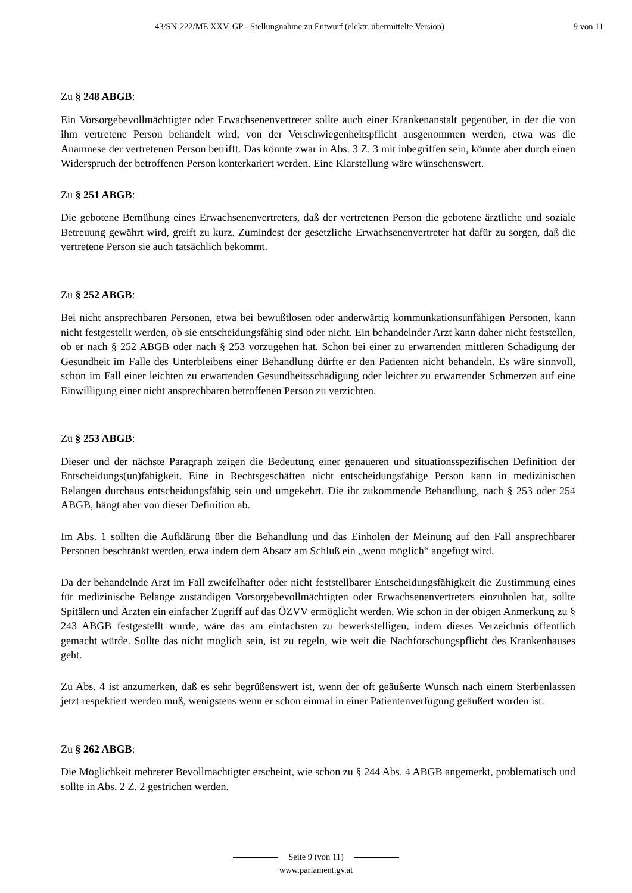43/SN-222/ME XXV. GP - Stellungnahme zu Entwurf (elektr. übermittelte Version) 9 von 11
Zu § 248 ABGB:
Ein Vorsorgebevollmächtigter oder Erwachsenenvertreter sollte auch einer Krankenanstalt gegen­über, in der die von ihm vertretene Person behandelt wird, von der Verschwiegenheitspflicht ausge­nommen werden, etwa was die Anamnese der vertretenen Person betrifft. Das könnte zwar in Abs. 3 Z. 3 mit inbegriffen sein, könnte aber durch einen Widerspruch der betroffenen Person konterka­riert werden. Eine Klarstellung wäre wünschenswert.
Zu § 251 ABGB:
Die gebotene Bemühung eines Erwachsenenvertreters, daß der vertretenen Person die gebotene ärzt­liche und soziale Betreuung gewährt wird, greift zu kurz. Zumindest der gesetzliche Erwachsenen­vertreter hat dafür zu sorgen, daß die vertretene Person sie auch tatsächlich bekommt.
Zu § 252 ABGB:
Bei nicht ansprechbaren Personen, etwa bei bewußtlosen oder anderwärtig kommunkationsunfähi­gen Personen, kann nicht festgestellt werden, ob sie entscheidungsfähig sind oder nicht. Ein behan­delnder Arzt kann daher nicht feststellen, ob er nach § 252 ABGB oder nach § 253 vorzugehen hat. Schon bei einer zu erwartenden mittleren Schädigung der Gesundheit im Falle des Unterbleibens einer Behandlung dürfte er den Patienten nicht behandeln. Es wäre sinnvoll, schon im Fall einer leichten zu erwartenden Gesundheitsschädigung oder leichter zu erwartender Schmerzen auf eine Einwilligung einer nicht ansprechbaren betroffenen Person zu verzichten.
Zu § 253 ABGB:
Dieser und der nächste Paragraph zeigen die Bedeutung einer genaueren und situationsspezifischen Definition der Entscheidungs(un)fähigkeit. Eine in Rechtsgeschäften nicht entscheidungsfähige Per­son kann in medizinischen Belangen durchaus entscheidungsfähig sein und umgekehrt. Die ihr zu­kommende Behandlung, nach § 253 oder 254 ABGB, hängt aber von dieser Definition ab.
Im Abs. 1 sollten die Aufklärung über die Behandlung und das Einholen der Meinung auf den Fall ansprechbarer Personen beschränkt werden, etwa indem dem Absatz am Schluß ein „wenn mög­lich“ angefügt wird.
Da der behandelnde Arzt im Fall zweifelhafter oder nicht feststellbarer Entscheidungsfähigkeit die Zustimmung eines für medizinische Belange zuständigen Vorsorgebevollmächtigten oder Erwach­senenvertreters einzuholen hat, sollte Spitälern und Ärzten ein einfacher Zugriff auf das ÖZVV er­möglicht werden. Wie schon in der obigen Anmerkung zu § 243 ABGB festgestellt wurde, wäre das am einfachsten zu bewerkstelligen, indem dieses Verzeichnis öffentlich gemacht würde. Sollte das nicht möglich sein, ist zu regeln, wie weit die Nachforschungspflicht des Krankenhauses geht.
Zu Abs. 4 ist anzumerken, daß es sehr begrüßenswert ist, wenn der oft geäußerte Wunsch nach einem Sterbenlassen jetzt respektiert werden muß, wenigstens wenn er schon einmal in einer Patien­tenverfügung geäußert worden ist.
Zu § 262 ABGB:
Die Möglichkeit mehrerer Bevollmächtigter erscheint, wie schon zu § 244 Abs. 4 ABGB ange­merkt, problematisch und sollte in Abs. 2 Z. 2 gestrichen werden.
Seite 9 (von 11)
www.parlament.gv.at